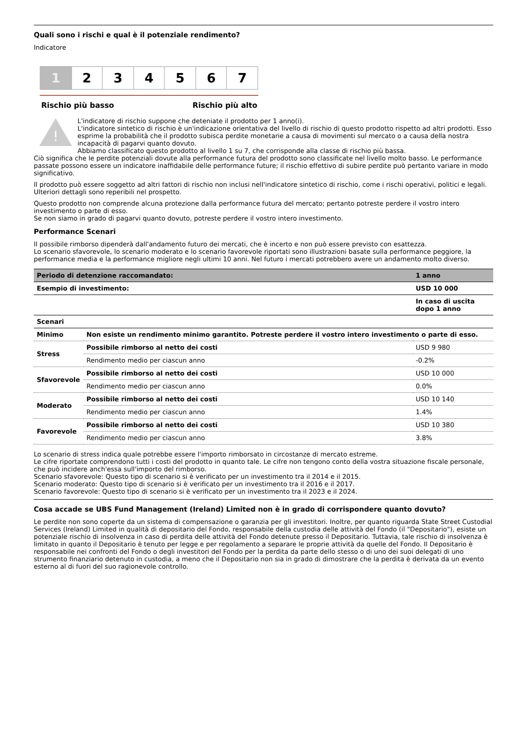Quali sono i rischi e qual è il potenziale rendimento?
Indicatore
1 2 3 4 5 6 7
Rischio più basso Rischio più alto
!
L'indicatore di rischio suppone che deteniate il prodotto per 1 anno(i).
L'indicatore sintetico di rischio è un'indicazione orientativa del livello di rischio di questo prodotto rispetto ad altri prodotti. Esso esprime la probabilità che il prodotto subisca perdite monetarie a causa di movimenti sul mercato o a causa della nostra incapacità di pagarvi quanto dovuto.
Abbiamo classificato questo prodotto al livello 1 su 7, che corrisponde alla classe di rischio più bassa.
Ciò significa che le perdite potenziali dovute alla performance futura del prodotto sono classificate nel livello molto basso. Le performance passate possono essere un indicatore inaffidabile delle performance future; il rischio effettivo di subire perdite può pertanto variare in modo significativo.
Il prodotto può essere soggetto ad altri fattori di rischio non inclusi nell'indicatore sintetico di rischio, come i rischi operativi, politici e legali. Ulteriori dettagli sono reperibili nel prospetto.
Questo prodotto non comprende alcuna protezione dalla performance futura del mercato; pertanto potreste perdere il vostro intero investimento o parte di esso.
Se non siamo in grado di pagarvi quanto dovuto, potreste perdere il vostro intero investimento.
Performance Scenari
Il possibile rimborso dipenderà dall'andamento futuro dei mercati, che è incerto e non può essere previsto con esattezza.
Lo scenario sfavorevole, lo scenario moderato e lo scenario favorevole riportati sono illustrazioni basate sulla performance peggiore, la performance media e la performance migliore negli ultimi 10 anni. Nel futuro i mercati potrebbero avere un andamento molto diverso.
| Periodo di detenzione raccomandato: | | 1 anno |
| --- | --- | --- |
| Esempio di investimento: | | USD 10 000 |
| | | In caso di uscita dopo 1 anno |
| Scenari | | |
| Minimo | Non esiste un rendimento minimo garantito. Potreste perdere il vostro intero investimento o parte di esso. | |
| Stress | Possibile rimborso al netto dei costi | USD 9 980 |
| | Rendimento medio per ciascun anno | -0.2% |
| Sfavorevole | Possibile rimborso al netto dei costi | USD 10 000 |
| | Rendimento medio per ciascun anno | 0.0% |
| Moderato | Possibile rimborso al netto dei costi | USD 10 140 |
| | Rendimento medio per ciascun anno | 1.4% |
| Favorevole | Possibile rimborso al netto dei costi | USD 10 380 |
| | Rendimento medio per ciascun anno | 3.8% |
Lo scenario di stress indica quale potrebbe essere l'importo rimborsato in circostanze di mercato estreme.
Le cifre riportate comprendono tutti i costi del prodotto in quanto tale. Le cifre non tengono conto della vostra situazione fiscale personale, che può incidere anch'essa sull'importo del rimborso.
Scenario sfavorevole: Questo tipo di scenario si è verificato per un investimento tra il 2014 e il 2015.
Scenario moderato: Questo tipo di scenario si è verificato per un investimento tra il 2016 e il 2017.
Scenario favorevole: Questo tipo di scenario si è verificato per un investimento tra il 2023 e il 2024.
Cosa accade se UBS Fund Management (Ireland) Limited non è in grado di corrispondere quanto dovuto?
Le perdite non sono coperte da un sistema di compensazione o garanzia per gli investitori. Inoltre, per quanto riguarda State Street Custodial Services (Ireland) Limited in qualità di depositario del Fondo, responsabile della custodia delle attività del Fondo (il "Depositario"), esiste un potenziale rischio di insolvenza in caso di perdita delle attività del Fondo detenute presso il Depositario. Tuttavia, tale rischio di insolvenza è limitato in quanto il Depositario è tenuto per legge e per regolamento a separare le proprie attività da quelle del Fondo. Il Depositario è responsabile nei confronti del Fondo o degli investitori del Fondo per la perdita da parte dello stesso o di uno dei suoi delegati di uno strumento finanziario detenuto in custodia, a meno che il Depositario non sia in grado di dimostrare che la perdita è derivata da un evento esterno al di fuori del suo ragionevole controllo.